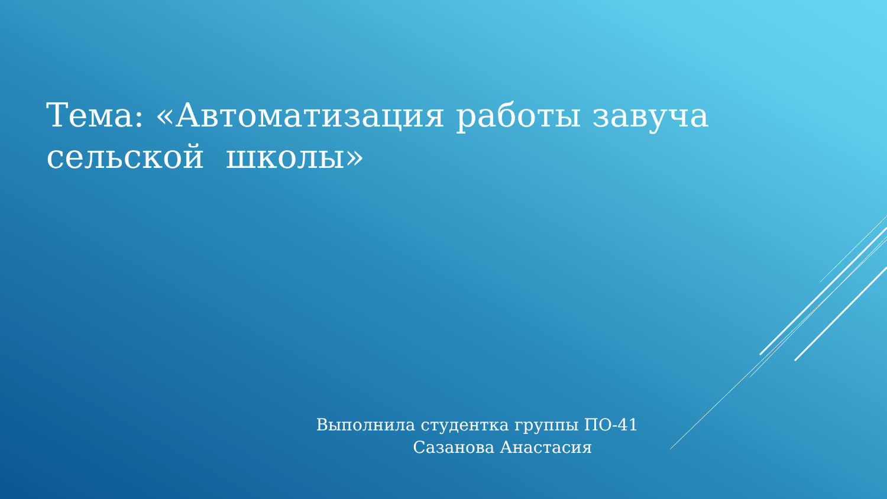Тема: «Автоматизация работы завуча сельской школы»
Выполнила студентка группы ПО-41
Сазанова Анастасия